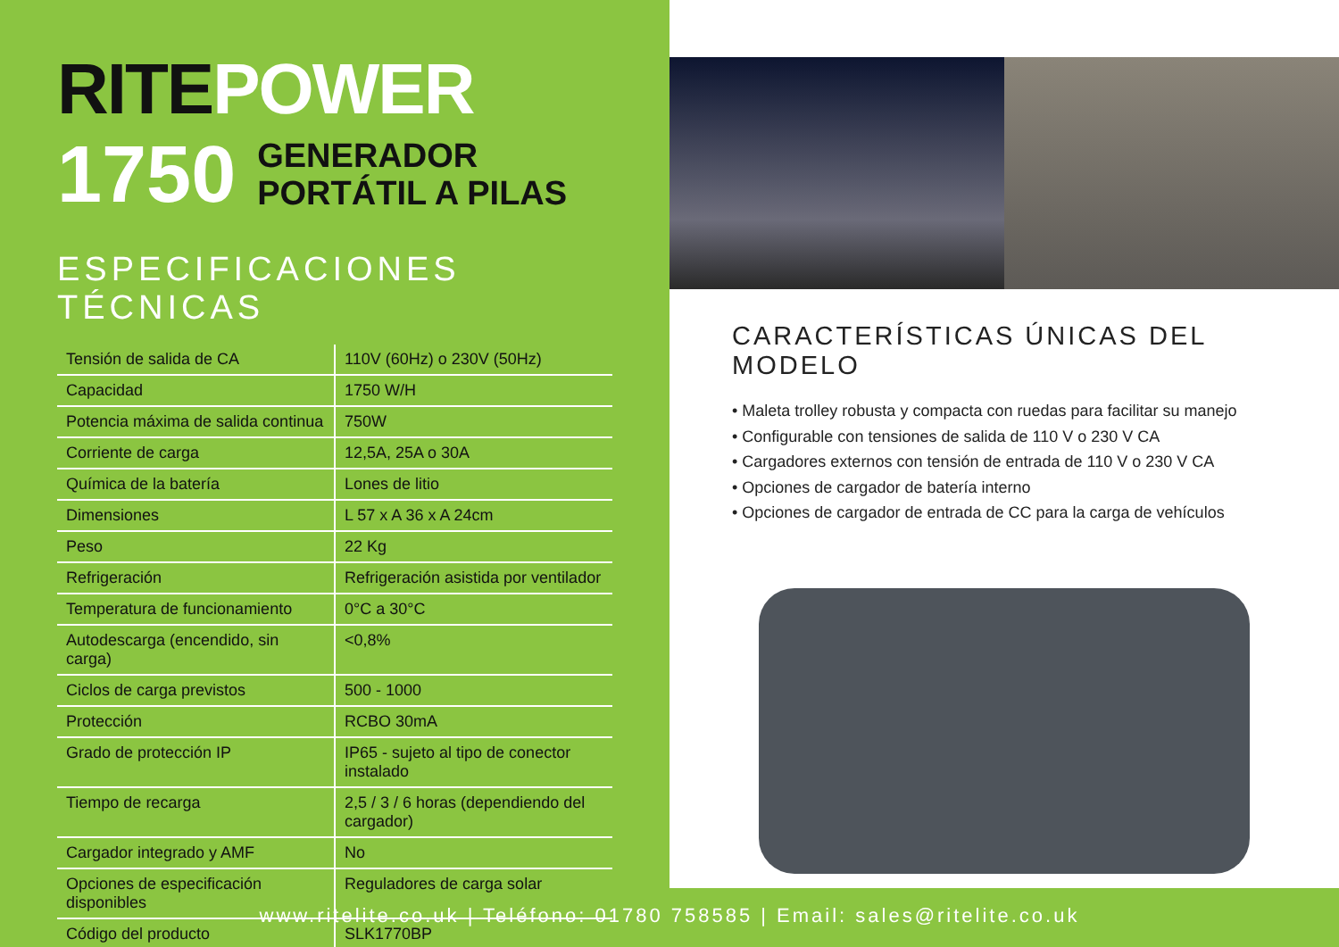RITE POWER
1750
GENERADOR
PORTÁTIL A PILAS
ESPECIFICACIONES TÉCNICAS
| Tensión de salida de CA | 110V (60Hz) o 230V (50Hz) |
| Capacidad | 1750 W/H |
| Potencia máxima de salida continua | 750W |
| Corriente de carga | 12,5A, 25A o 30A |
| Química de la batería | Lones de litio |
| Dimensiones | L 57 x A 36 x A 24cm |
| Peso | 22 Kg |
| Refrigeración | Refrigeración asistida por ventilador |
| Temperatura de funcionamiento | 0°C a 30°C |
| Autodescarga (encendido, sin carga) | <0,8% |
| Ciclos de carga previstos | 500 - 1000 |
| Protección | RCBO 30mA |
| Grado de protección IP | IP65 - sujeto al tipo de conector instalado |
| Tiempo de recarga | 2,5 / 3 / 6 horas (dependiendo del cargador) |
| Cargador integrado y AMF | No |
| Opciones de especificación disponibles | Reguladores de carga solar |
| Código del producto | SLK1770BP |
CARACTERÍSTICAS ÚNICAS DEL MODELO
• Maleta trolley robusta y compacta con ruedas para facilitar su manejo
• Configurable con tensiones de salida de 110 V o 230 V CA
• Cargadores externos con tensión de entrada de 110 V o 230 V CA
• Opciones de cargador de batería interno
• Opciones de cargador de entrada de CC para la carga de vehículos
www.ritelite.co.uk | Teléfono: 01780 758585 | Email: sales@ritelite.co.uk